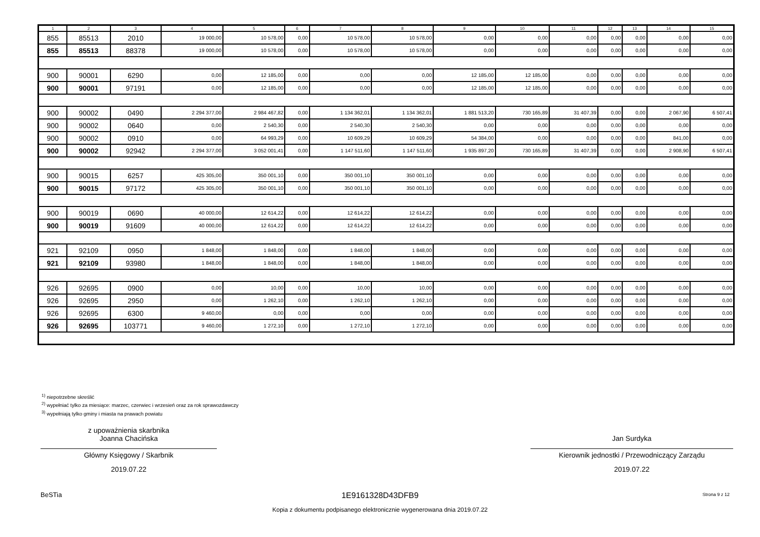| 1 | 2 | 3 | 4 | 5 | 6 | 7 | 8 | 9 | 10 | 11 | 12 | 13 | 14 | 15 |
| --- | --- | --- | --- | --- | --- | --- | --- | --- | --- | --- | --- | --- | --- | --- |
| 855 | 85513 | 2010 | 19 000,00 | 10 578,00 | 0,00 | 10 578,00 | 10 578,00 | 0,00 | 0,00 | 0,00 | 0,00 | 0,00 | 0,00 | 0,00 |
| 855 | 85513 | 88378 | 19 000,00 | 10 578,00 | 0,00 | 10 578,00 | 10 578,00 | 0,00 | 0,00 | 0,00 | 0,00 | 0,00 | 0,00 | 0,00 |
| 900 | 90001 | 6290 | 0,00 | 12 185,00 | 0,00 | 0,00 | 0,00 | 12 185,00 | 12 185,00 | 0,00 | 0,00 | 0,00 | 0,00 | 0,00 |
| 900 | 90001 | 97191 | 0,00 | 12 185,00 | 0,00 | 0,00 | 0,00 | 12 185,00 | 12 185,00 | 0,00 | 0,00 | 0,00 | 0,00 | 0,00 |
| 900 | 90002 | 0490 | 2 294 377,00 | 2 984 467,82 | 0,00 | 1 134 362,01 | 1 134 362,01 | 1 881 513,20 | 730 165,89 | 31 407,39 | 0,00 | 0,00 | 2 067,90 | 6 507,41 |
| 900 | 90002 | 0640 | 0,00 | 2 540,30 | 0,00 | 2 540,30 | 2 540,30 | 0,00 | 0,00 | 0,00 | 0,00 | 0,00 | 0,00 | 0,00 |
| 900 | 90002 | 0910 | 0,00 | 64 993,29 | 0,00 | 10 609,29 | 10 609,29 | 54 384,00 | 0,00 | 0,00 | 0,00 | 0,00 | 841,00 | 0,00 |
| 900 | 90002 | 92942 | 2 294 377,00 | 3 052 001,41 | 0,00 | 1 147 511,60 | 1 147 511,60 | 1 935 897,20 | 730 165,89 | 31 407,39 | 0,00 | 0,00 | 2 908,90 | 6 507,41 |
| 900 | 90015 | 6257 | 425 305,00 | 350 001,10 | 0,00 | 350 001,10 | 350 001,10 | 0,00 | 0,00 | 0,00 | 0,00 | 0,00 | 0,00 | 0,00 |
| 900 | 90015 | 97172 | 425 305,00 | 350 001,10 | 0,00 | 350 001,10 | 350 001,10 | 0,00 | 0,00 | 0,00 | 0,00 | 0,00 | 0,00 | 0,00 |
| 900 | 90019 | 0690 | 40 000,00 | 12 614,22 | 0,00 | 12 614,22 | 12 614,22 | 0,00 | 0,00 | 0,00 | 0,00 | 0,00 | 0,00 | 0,00 |
| 900 | 90019 | 91609 | 40 000,00 | 12 614,22 | 0,00 | 12 614,22 | 12 614,22 | 0,00 | 0,00 | 0,00 | 0,00 | 0,00 | 0,00 | 0,00 |
| 921 | 92109 | 0950 | 1 848,00 | 1 848,00 | 0,00 | 1 848,00 | 1 848,00 | 0,00 | 0,00 | 0,00 | 0,00 | 0,00 | 0,00 | 0,00 |
| 921 | 92109 | 93980 | 1 848,00 | 1 848,00 | 0,00 | 1 848,00 | 1 848,00 | 0,00 | 0,00 | 0,00 | 0,00 | 0,00 | 0,00 | 0,00 |
| 926 | 92695 | 0900 | 0,00 | 10,00 | 0,00 | 10,00 | 10,00 | 0,00 | 0,00 | 0,00 | 0,00 | 0,00 | 0,00 | 0,00 |
| 926 | 92695 | 2950 | 0,00 | 1 262,10 | 0,00 | 1 262,10 | 1 262,10 | 0,00 | 0,00 | 0,00 | 0,00 | 0,00 | 0,00 | 0,00 |
| 926 | 92695 | 6300 | 9 460,00 | 0,00 | 0,00 | 0,00 | 0,00 | 0,00 | 0,00 | 0,00 | 0,00 | 0,00 | 0,00 | 0,00 |
| 926 | 92695 | 103771 | 9 460,00 | 1 272,10 | 0,00 | 1 272,10 | 1 272,10 | 0,00 | 0,00 | 0,00 | 0,00 | 0,00 | 0,00 | 0,00 |
<sup>1)</sup> niepotrzebne skreślić
<sup>2)</sup> wypełniać tylko za miesiące: marzec, czerwiec i wrzesień oraz za rok sprawozdawczy
<sup>3)</sup> wypełniają tylko gminy i miasta na prawach powiatu
z upoważnienia skarbnika
Joanna Chacińska
Główny Księgowy / Skarbnik
2019.07.22
Jan Surdyka
Kierownik jednostki / Przewodniczący Zarządu
2019.07.22
BeSTia
1E9161328D43DFB9 Strona 9 z 12
Kopia z dokumentu podpisanego elektronicznie wygenerowana dnia 2019.07.22